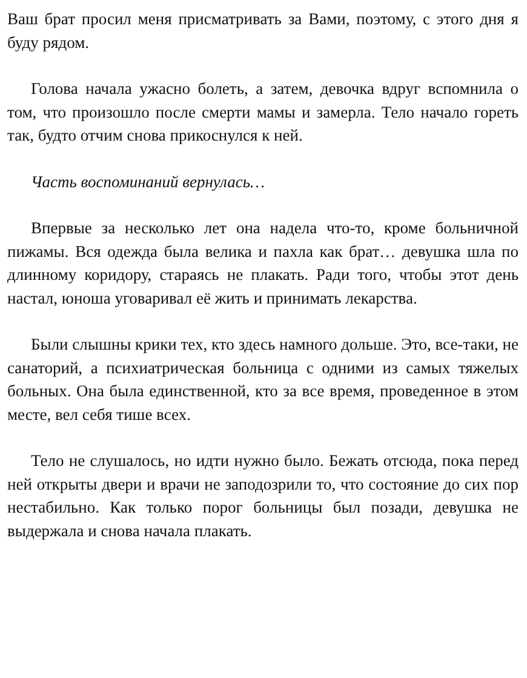Ваш брат просил меня присматривать за Вами, поэтому, с этого дня я буду рядом.
Голова начала ужасно болеть, а затем, девочка вдруг вспомнила о том, что произошло после смерти мамы и замерла. Тело начало гореть так, будто отчим снова прикоснулся к ней.
Часть воспоминаний вернулась…
Впервые за несколько лет она надела что-то, кроме больничной пижамы. Вся одежда была велика и пахла как брат… девушка шла по длинному коридору, стараясь не плакать. Ради того, чтобы этот день настал, юноша уговаривал её жить и принимать лекарства.
Были слышны крики тех, кто здесь намного дольше. Это, все-таки, не санаторий, а психиатрическая больница с одними из самых тяжелых больных. Она была единственной, кто за все время, проведенное в этом месте, вел себя тише всех.
Тело не слушалось, но идти нужно было. Бежать отсюда, пока перед ней открыты двери и врачи не заподозрили то, что состояние до сих пор нестабильно. Как только порог больницы был позади, девушка не выдержала и снова начала плакать.